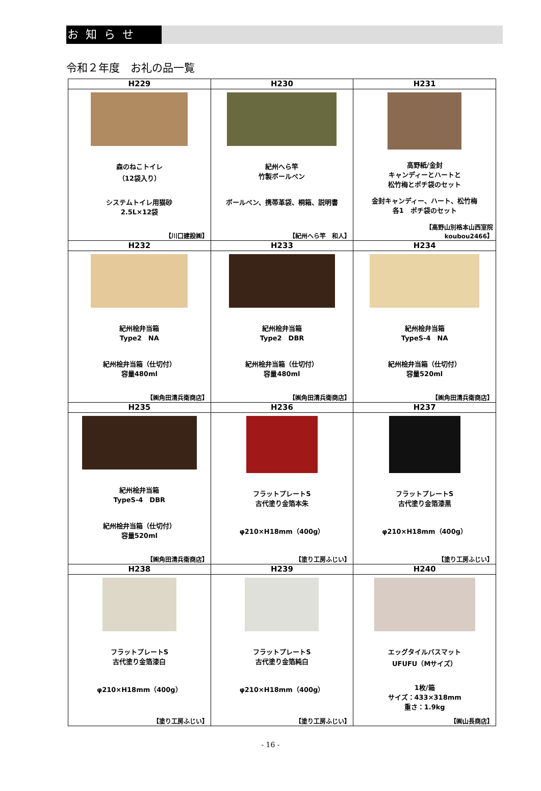お知らせ
令和２年度　お礼の品一覧
| H229 | H230 | H231 |
| --- | --- | --- |
| 森のねこトイレ （12袋入り） システムトイレ用猫砂 2.5L×12袋 【川口建設㈱】 | 紀州へら竿 竹製ボールペン ボールペン、携帯革袋、桐箱、説明書 【紀州へら竿 和人】 | 高野紙/金封 キャンディーとハートと 松竹梅とポチ袋のセット 金封キャンディー、ハート、松竹梅 各1 ポチ袋のセット 【高野山別格本山西室院 koubou2466】 |
| H232 | H233 | H234 |
| 紀州桧弁当箱 Type2 NA 紀州桧弁当箱（仕切付） 容量480ml 【㈱角田清兵衛商店】 | 紀州桧弁当箱 Type2 DBR 紀州桧弁当箱（仕切付） 容量480ml 【㈱角田清兵衛商店】 | 紀州桧弁当箱 TypeS-4 NA 紀州桧弁当箱（仕切付） 容量520ml 【㈱角田清兵衛商店】 |
| H235 | H236 | H237 |
| 紀州桧弁当箱 TypeS-4 DBR 紀州桧弁当箱（仕切付） 容量520ml 【㈱角田清兵衛商店】 | フラットプレートS 古代塗り金箔本朱 φ210×H18mm（400g） 【塗り工房ふじい】 | フラットプレートS 古代塗り金箔漆黒 φ210×H18mm（400g） 【塗り工房ふじい】 |
| H238 | H239 | H240 |
| フラットプレートS 古代塗り金箔漆白 φ210×H18mm（400g） 【塗り工房ふじい】 | フラットプレートS 古代塗り金箔純白 φ210×H18mm（400g） 【塗り工房ふじい】 | エッグタイルバスマット UFUFU（Mサイズ） 1枚/箱 サイズ：433×318mm 重さ：1.9kg 【㈱山長商店】 |
- 16 -